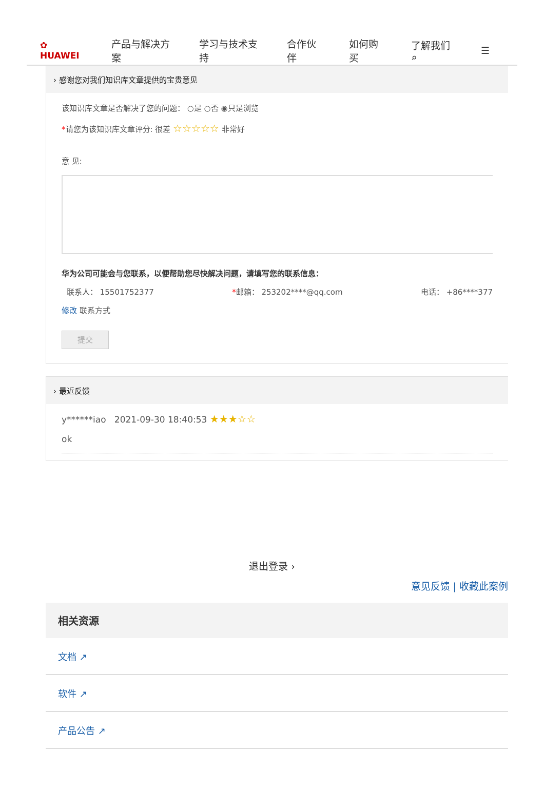✿ HUAWEI 产品与解决方案 学习与技术支持 合作伙伴 如何购买 了解我们 ⌕ ☰
› 感谢您对我们知识库文章提供的宝贵意见
该知识库文章是否解决了您的问题： ○是 ○否 ◉只是浏览
*请您为该知识库文章评分: 很差 ☆☆☆☆☆ 非常好
意 见:
华为公司可能会与您联系，以便帮助您尽快解决问题，请填写您的联系信息：
联系人： 15501752377 *邮箱： 253202****@qq.com 电话： +86****377
修改 联系方式
提交
› 最近反馈
y******iao 2021-09-30 18:40:53 ★★★☆☆
ok
退出登录 ›
意见反馈 | 收藏此案例
相关资源
文档 ↗
软件 ↗
产品公告 ↗